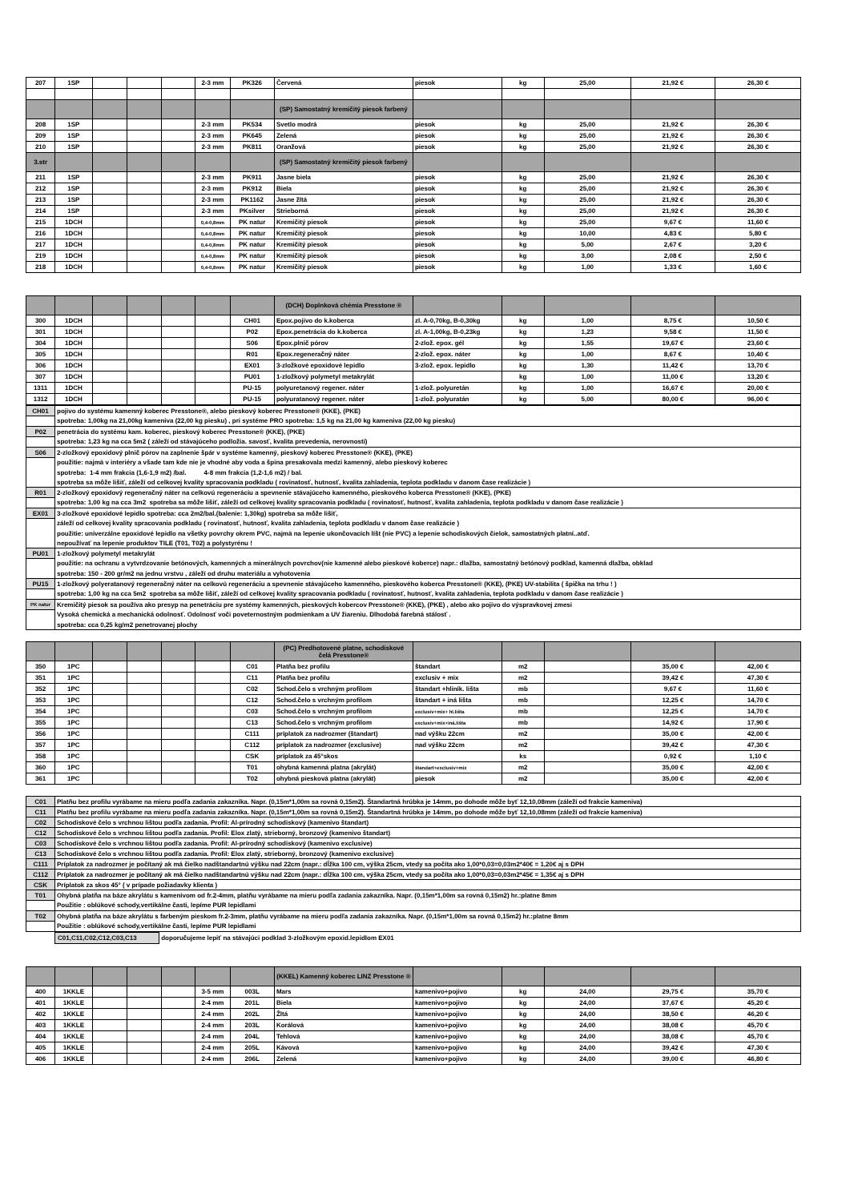| 207 | 1SP | | | | 2-3 mm | PK326 | Červená | piesok | kg | 25,00 | 21,92 € | 26,30 € |
| | | | | | | | (SP) Samostatný kremičitý piesok farbený | | | | | |
| 208 | 1SP | | | | 2-3 mm | PK534 | Svetlo modrá | piesok | kg | 25,00 | 21,92 € | 26,30 € |
| 209 | 1SP | | | | 2-3 mm | PK645 | Zelená | piesok | kg | 25,00 | 21,92 € | 26,30 € |
| 210 | 1SP | | | | 2-3 mm | PK811 | Oranžová | piesok | kg | 25,00 | 21,92 € | 26,30 € |
| 3.str | | | | | | | (SP) Samostatný kremičitý piesok farbený | | | | | |
| 211 | 1SP | | | | 2-3 mm | PK911 | Jasne biela | piesok | kg | 25,00 | 21,92 € | 26,30 € |
| 212 | 1SP | | | | 2-3 mm | PK912 | Biela | piesok | kg | 25,00 | 21,92 € | 26,30 € |
| 213 | 1SP | | | | 2-3 mm | PK1162 | Jasne žltá | piesok | kg | 25,00 | 21,92 € | 26,30 € |
| 214 | 1SP | | | | 2-3 mm | PKsilver | Strieborná | piesok | kg | 25,00 | 21,92 € | 26,30 € |
| 215 | 1DCH | | | | 0,4-0,8mm | PK natur | Kremičitý piesok | piesok | kg | 25,00 | 9,67 € | 11,60 € |
| 216 | 1DCH | | | | 0,4-0,8mm | PK natur | Kremičitý piesok | piesok | kg | 10,00 | 4,83 € | 5,80 € |
| 217 | 1DCH | | | | 0,4-0,8mm | PK natur | Kremičitý piesok | piesok | kg | 5,00 | 2,67 € | 3,20 € |
| 219 | 1DCH | | | | 0,4-0,8mm | PK natur | Kremičitý piesok | piesok | kg | 3,00 | 2,08 € | 2,50 € |
| 218 | 1DCH | | | | 0,4-0,8mm | PK natur | Kremičitý piesok | piesok | kg | 1,00 | 1,33 € | 1,60 € |
| | | | | | | | (DCH) Doplnková chémia Presstone ® | | | | | |
| 300 | 1DCH | | | | | CH01 | Epox.pojivo do k.koberca | zl. A-0,70kg, B-0,30kg | kg | 1,00 | 8,75 € | 10,50 € |
| 301 | 1DCH | | | | | P02 | Epox.penetrácia do k.koberca | zl. A-1,00kg, B-0,23kg | kg | 1,23 | 9,58 € | 11,50 € |
| 304 | 1DCH | | | | | S06 | Epox.plnič pórov | 2-zlož. epox. gél | kg | 1,55 | 19,67 € | 23,60 € |
| 305 | 1DCH | | | | | R01 | Epox.regeneračný náter | 2-zlož. epox. náter | kg | 1,00 | 8,67 € | 10,40 € |
| 306 | 1DCH | | | | | EX01 | 3-zložkové epoxidové lepidlo | 3-zlož. epox. lepidlo | kg | 1,30 | 11,42 € | 13,70 € |
| 307 | 1DCH | | | | | PU01 | 1-zložkový polymetyl metakrylát | | kg | 1,00 | 11,00 € | 13,20 € |
| 1311 | 1DCH | | | | | PU-15 | polyuretanový regener. náter | 1-zlož. polyuretán | kg | 1,00 | 16,67 € | 20,00 € |
| 1312 | 1DCH | | | | | PU-15 | polyuratanový regener. náter | 1-zlož. polyuratán | kg | 5,00 | 80,00 € | 96,00 € |
| CH01 | pojivo do systému kamenný koberec Presstone®, alebo pieskový koberec Presstone® (KKE), (PKE) |
| | spotreba: 1,00kg na 21,00kg kameniva (22,00 kg piesku) , pri systéme PRO spotreba: 1,5 kg na 21,00 kg kameniva (22,00 kg piesku) |
| P02 | penetrácia do systému kam. koberec, pieskový koberec Presstone® (KKE), (PKE) |
| | spotreba: 1,23 kg na cca 5m2 ( záleží od stávajúceho podložia. savosť, kvalita prevedenia, nerovnosti) |
| S06 | 2-zložkový epoxidový plnič pórov na zaplnenie špár v systéme kamenný, pieskový koberec Presstone® (KKE), (PKE) |
| | použitie: najmä v interiéry a všade tam kde nie je vhodné aby voda a špina presakovala medzi kamenný, alebo pieskový koberec |
| | spotreba: 1-4 mm frakcia (1,6-1,9 m2) /bal. 4-8 mm frakcia (1,2-1,6 m2) / bal. |
| | spotreba sa môže lišiť, záleží od celkovej kvality spracovania podkladu ( rovinatosť, hutnosť, kvalita zahladenia, teplota podkladu v danom čase realizácie ) |
| R01 | 2-zložkový epoxidový regeneračný náter na celkovú regeneráciu a spevnenie stávajúceho kamenného, pieskového koberca Presstone® (KKE), (PKE) |
| | spotreba: 1,00 kg na cca 3m2 spotreba sa môže lišiť, záleží od celkovej kvality spracovania podkladu ( rovinatosť, hutnosť, kvalita zahladenia, teplota podkladu v danom čase realizácie ) |
| EX01 | 3-zložkové epoxidové lepidlo spotreba: cca 2m2/bal.(balenie: 1,30kg) spotreba sa môže lišiť, |
| | záleží od celkovej kvality spracovania podkladu ( rovinatosť, hutnosť, kvalita zahladenia, teplota podkladu v danom čase realizácie ) |
| | použitie: univerzálne epoxidové lepidlo na všetky povrchy okrem PVC, najmä na lepenie ukončovacích líšt (nie PVC) a lepenie schodiskových čielok, samostatných platní..atď. |
| | nepoužívať na lepenie produktov TILE (T01, T02) a polystyrénu ! |
| PU01 | 1-zložkový polymetyl metakrylát |
| | použitie: na ochranu a vytvrdzovanie betónových, kamenných a minerálnych povrchov(nie kamenné alebo pieskové koberce) napr.: dlažba, samostatný betónový podklad, kamenná dlažba, obklad |
| | spotreba: 150 - 200 gr/m2 na jednu vrstvu , záleží od druhu materiálu a vyhotovenia |
| PU15 | 1-zložkový polyeratanový regeneračný náter na celkovú regeneráciu a spevnenie stávajúceho kamenného, pieskového koberca Presstone® (KKE), (PKE) UV-stabilita ( špička na trhu ! ) |
| | spotreba: 1,00 kg na cca 5m2 spotreba sa môže lišiť, záleží od celkovej kvality spracovania podkladu ( rovinatosť, hutnosť, kvalita zahladenia, teplota podkladu v danom čase realizácie ) |
| PK natur | Kremičitý piesok sa používa ako presyp na penetráciu pre systémy kamenných, pieskových kobercov Presstone® (KKE), (PKE) , alebo ako pojivo do výspravkovej zmesi |
| | Vysoká chemická a mechanická odolnosť. Odolnosť voči poveternostným podmienkam a UV žiareniu. Dlhodobá farebná stálosť . |
| | spotreba: cca 0,25 kg/m2 penetrovanej plochy |
| | | | | | | | (PC) Predhotovené platne, schodiskové čelá Presstone® | | | | | |
| 350 | 1PC | | | | | C01 | Platňa bez profilu | štandart | m2 | | 35,00 € | 42,00 € |
| 351 | 1PC | | | | | C11 | Platňa bez profilu | exclusiv + mix | m2 | | 39,42 € | 47,30 € |
| 352 | 1PC | | | | | C02 | Schod.čelo s vrchným profilom | štandart +hliník. lišta | mb | | 9,67 € | 11,60 € |
| 353 | 1PC | | | | | C12 | Schod.čelo s vrchným profilom | štandart + iná lišta | mb | | 12,25 € | 14,70 € |
| 354 | 1PC | | | | | C03 | Schod.čelo s vrchným profilom | exclusiv+mix+ hl.lišta | mb | | 12,25 € | 14,70 € |
| 355 | 1PC | | | | | C13 | Schod.čelo s vrchným profilom | exclusiv+mix+iná.lišta | mb | | 14,92 € | 17,90 € |
| 356 | 1PC | | | | | C111 | príplatok za nadrozmer (štandart) | nad výšku 22cm | m2 | | 35,00 € | 42,00 € |
| 357 | 1PC | | | | | C112 | príplatok za nadrozmer (exclusive) | nad výšku 22cm | m2 | | 39,42 € | 47,30 € |
| 358 | 1PC | | | | | CSK | príplatok za 45°skos | | ks | | 0,92 € | 1,10 € |
| 360 | 1PC | | | | | T01 | ohybná kamenná platna (akrylát) | štandart+exclusiv+mix | m2 | | 35,00 € | 42,00 € |
| 361 | 1PC | | | | | T02 | ohybná piesková platna (akrylát) | piesok | m2 | | 35,00 € | 42,00 € |
| C01 | Platňu bez profilu vyrábame na mieru podľa zadania zakazníka. Napr. (0,15m*1,00m sa rovná 0,15m2). Štandartná hrúbka je 14mm, po dohode môže byť 12,10,08mm (záleží od frakcie kameniva) |
| C11 | Platňu bez profilu vyrábame na mieru podľa zadania zakazníka. Napr. (0,15m*1,00m sa rovná 0,15m2). Štandartná hrúbka je 14mm, po dohode môže byť 12,10,08mm (záleží od frakcie kameniva) |
| C02 | Schodiskové čelo s vrchnou lištou podľa zadania. Profil: Al-prírodný schodiskový (kamenivo štandart) |
| C12 | Schodiskové čelo s vrchnou lištou podľa zadania. Profil: Elox zlatý, strieborný, bronzový (kamenivo štandart) |
| C03 | Schodiskové čelo s vrchnou lištou podľa zadania. Profil: Al-prírodný schodiskový (kamenivo exclusive) |
| C13 | Schodiskové čelo s vrchnou lištou podľa zadania. Profil: Elox zlatý, strieborný, bronzový (kamenivo exclusive) |
| C111 | Príplatok za nadrozmer je počítaný ak má čielko nadštandartnú výšku nad 22cm (napr.: dĺžka 100 cm, výška 25cm, vtedy sa počíta ako 1,00*0,03=0,03m2*40€ = 1,20€ aj s DPH |
| C112 | Príplatok za nadrozmer je počítaný ak má čielko nadštandartnú výšku nad 22cm (napr.: dĺžka 100 cm, výška 25cm, vtedy sa počíta ako 1,00*0,03=0,03m2*45€ = 1,35€ aj s DPH |
| CSK | Príplatok za skos 45° ( v prípade požiadavky klienta ) |
| T01 | Ohybná platňa na báze akrylátu s kamenivom od fr.2-4mm, platňu vyrábame na mieru podľa zadania zakazníka. Napr. (0,15m*1,00m sa rovná 0,15m2) hr.:platne 8mm |
| | Použitie : oblúkové schody,vertikálne časti, lepíme PUR lepidlami |
| T02 | Ohybná platňa na báze akrylátu s farbeným pieskom fr.2-3mm, platňu vyrábame na mieru podľa zadania zakazníka. Napr. (0,15m*1,00m sa rovná 0,15m2) hr.:platne 8mm |
| | Použitie : oblúkové schody,vertikálne časti, lepíme PUR lepidlami |
C01,C11,C02,C12,C03,C13 doporučujeme lepiť na stávajúci podklad 3-zložkovým epoxid.lepidlom EX01
| | | | | | | | (KKEL) Kamenný koberec LINZ Presstone ® | | | | | |
| 400 | 1KKLE | | | | 3-5 mm | 003L | Mars | kamenivo+pojivo | kg | 24,00 | 29,75 € | 35,70 € |
| 401 | 1KKLE | | | | 2-4 mm | 201L | Biela | kamenivo+pojivo | kg | 24,00 | 37,67 € | 45,20 € |
| 402 | 1KKLE | | | | 2-4 mm | 202L | Žltá | kamenivo+pojivo | kg | 24,00 | 38,50 € | 46,20 € |
| 403 | 1KKLE | | | | 2-4 mm | 203L | Korálová | kamenivo+pojivo | kg | 24,00 | 38,08 € | 45,70 € |
| 404 | 1KKLE | | | | 2-4 mm | 204L | Tehlová | kamenivo+pojivo | kg | 24,00 | 38,08 € | 45,70 € |
| 405 | 1KKLE | | | | 2-4 mm | 205L | Kávová | kamenivo+pojivo | kg | 24,00 | 39,42 € | 47,30 € |
| 406 | 1KKLE | | | | 2-4 mm | 206L | Zelená | kamenivo+pojivo | kg | 24,00 | 39,00 € | 46,80 € |